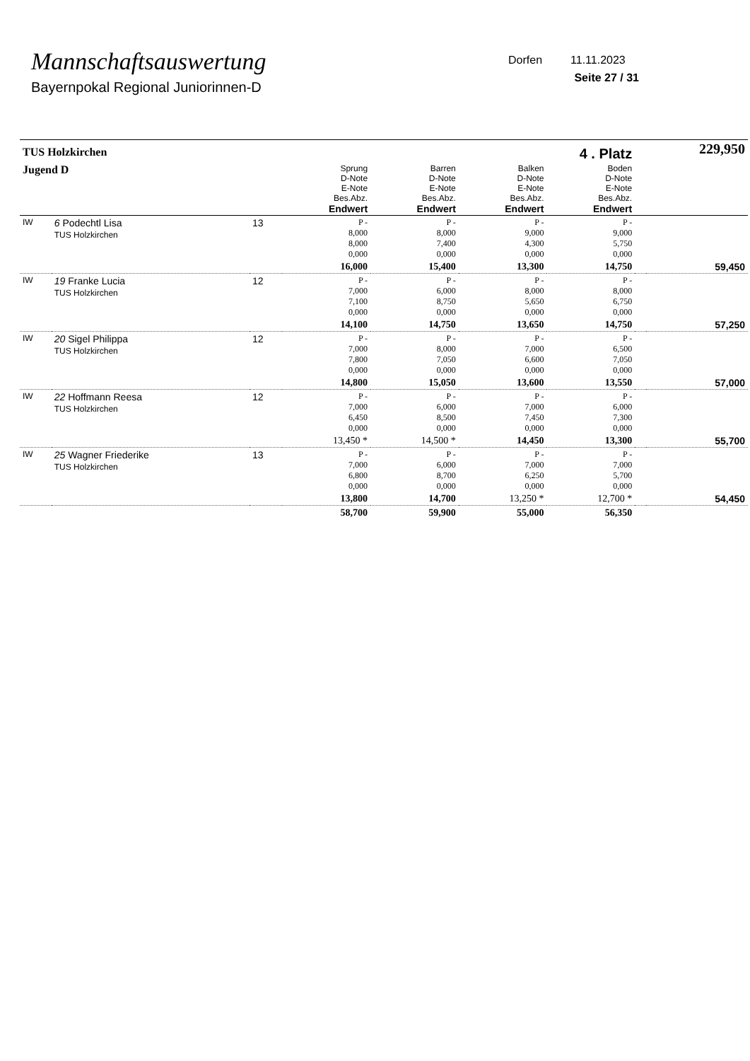Mannschaftsauswertung
Bayernpokal Regional Juniorinnen-D
Dorfen 11.11.2023
Seite 27 / 31
| TUS Holzkirchen | | | 4 . Platz | | | | | 229,950 |
| Jugend D | | | Sprung D-Note E-Note Bes.Abz. Endwert | Barren D-Note E-Note Bes.Abz. Endwert | Balken D-Note E-Note Bes.Abz. Endwert | Boden D-Note E-Note Bes.Abz. Endwert | | |
| IW | 6 Podechtl Lisa TUS Holzkirchen | 13 | P - 8,000 8,000 0,000 | P - 8,000 7,400 0,000 | P - 9,000 4,300 0,000 | P - 9,000 5,750 0,000 | | |
| | | | 16,000 | 15,400 | 13,300 | 14,750 | | 59,450 |
| IW | 19 Franke Lucia TUS Holzkirchen | 12 | P - 7,000 7,100 0,000 | P - 6,000 8,750 0,000 | P - 8,000 5,650 0,000 | P - 8,000 6,750 0,000 | | |
| | | | 14,100 | 14,750 | 13,650 | 14,750 | | 57,250 |
| IW | 20 Sigel Philippa TUS Holzkirchen | 12 | P - 7,000 7,800 0,000 | P - 8,000 7,050 0,000 | P - 7,000 6,600 0,000 | P - 6,500 7,050 0,000 | | |
| | | | 14,800 | 15,050 | 13,600 | 13,550 | | 57,000 |
| IW | 22 Hoffmann Reesa TUS Holzkirchen | 12 | P - 7,000 6,450 0,000 | P - 6,000 8,500 0,000 | P - 7,000 7,450 0,000 | P - 6,000 7,300 0,000 | | |
| | | | 13,450 * | 14,500 * | 14,450 | 13,300 | | 55,700 |
| IW | 25 Wagner Friederike TUS Holzkirchen | 13 | P - 7,000 6,800 0,000 | P - 6,000 8,700 0,000 | P - 7,000 6,250 0,000 | P - 7,000 5,700 0,000 | | |
| | | | 13,800 | 14,700 | 13,250 * | 12,700 * | | 54,450 |
| | | | 58,700 | 59,900 | 55,000 | 56,350 | | |